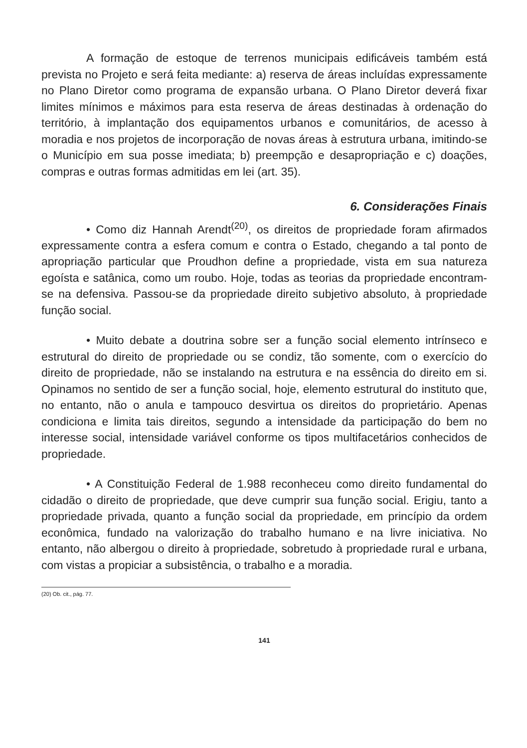A formação de estoque de terrenos municipais edificáveis também está prevista no Projeto e será feita mediante: a) reserva de áreas incluídas expressamente no Plano Diretor como programa de expansão urbana. O Plano Diretor deverá fixar limites mínimos e máximos para esta reserva de áreas destinadas à ordenação do território, à implantação dos equipamentos urbanos e comunitários, de acesso à moradia e nos projetos de incorporação de novas áreas à estrutura urbana, imitindo-se o Município em sua posse imediata; b) preempção e desapropriação e c) doações, compras e outras formas admitidas em lei (art. 35).
6. Considerações Finais
• Como diz Hannah Arendt<sup>(20)</sup>, os direitos de propriedade foram afirmados expressamente contra a esfera comum e contra o Estado, chegando a tal ponto de apropriação particular que Proudhon define a propriedade, vista em sua natureza egoísta e satânica, como um roubo. Hoje, todas as teorias da propriedade encontram-se na defensiva. Passou-se da propriedade direito subjetivo absoluto, à propriedade função social.
• Muito debate a doutrina sobre ser a função social elemento intrínseco e estrutural do direito de propriedade ou se condiz, tão somente, com o exercício do direito de propriedade, não se instalando na estrutura e na essência do direito em si. Opinamos no sentido de ser a função social, hoje, elemento estrutural do instituto que, no entanto, não o anula e tampouco desvirtua os direitos do proprietário. Apenas condiciona e limita tais direitos, segundo a intensidade da participação do bem no interesse social, intensidade variável conforme os tipos multifacetários conhecidos de propriedade.
• A Constituição Federal de 1.988 reconheceu como direito fundamental do cidadão o direito de propriedade, que deve cumprir sua função social. Erigiu, tanto a propriedade privada, quanto a função social da propriedade, em princípio da ordem econômica, fundado na valorização do trabalho humano e na livre iniciativa. No entanto, não albergou o direito à propriedade, sobretudo à propriedade rural e urbana, com vistas a propiciar a subsistência, o trabalho e a moradia.
(20) Ob. cit., pág. 77.
141